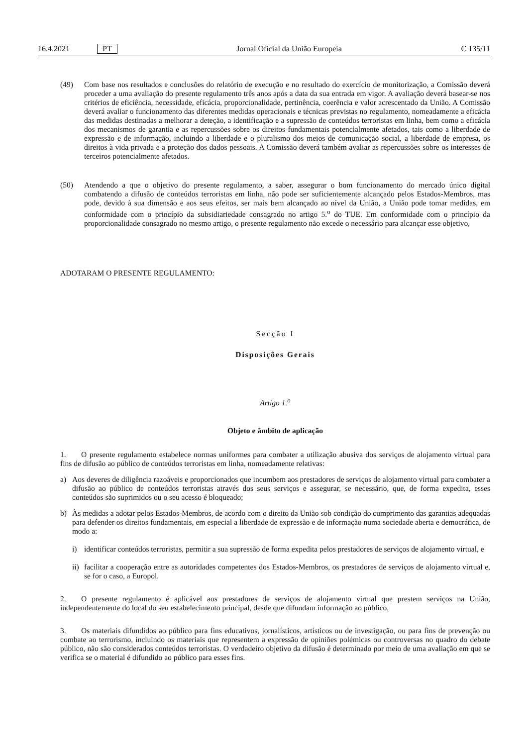16.4.2021 PT
Jornal Oficial da União Europeia C 135/11
(49) Com base nos resultados e conclusões do relatório de execução e no resultado do exercício de monitorização, a Comissão deverá proceder a uma avaliação do presente regulamento três anos após a data da sua entrada em vigor. A avaliação deverá basear-se nos critérios de eficiência, necessidade, eficácia, proporcionalidade, pertinência, coerência e valor acrescentado da União. A Comissão deverá avaliar o funcionamento das diferentes medidas operacionais e técnicas previstas no regulamento, nomeadamente a eficácia das medidas destinadas a melhorar a deteção, a identificação e a supressão de conteúdos terroristas em linha, bem como a eficácia dos mecanismos de garantia e as repercussões sobre os direitos fundamentais potencialmente afetados, tais como a liberdade de expressão e de informação, incluindo a liberdade e o pluralismo dos meios de comunicação social, a liberdade de empresa, os direitos à vida privada e a proteção dos dados pessoais. A Comissão deverá também avaliar as repercussões sobre os interesses de terceiros potencialmente afetados.
(50) Atendendo a que o objetivo do presente regulamento, a saber, assegurar o bom funcionamento do mercado único digital combatendo a difusão de conteúdos terroristas em linha, não pode ser suficientemente alcançado pelos Estados-Membros, mas pode, devido à sua dimensão e aos seus efeitos, ser mais bem alcançado ao nível da União, a União pode tomar medidas, em conformidade com o princípio da subsidiariedade consagrado no artigo 5.<sup>o</sup> do TUE. Em conformidade com o princípio da proporcionalidade consagrado no mesmo artigo, o presente regulamento não excede o necessário para alcançar esse objetivo,
ADOTARAM O PRESENTE REGULAMENTO:
Secção I
Disposições Gerais
Artigo 1.<sup>o</sup>
Objeto e âmbito de aplicação
1. O presente regulamento estabelece normas uniformes para combater a utilização abusiva dos serviços de alojamento virtual para fins de difusão ao público de conteúdos terroristas em linha, nomeadamente relativas:
a) Aos deveres de diligência razoáveis e proporcionados que incumbem aos prestadores de serviços de alojamento virtual para combater a difusão ao público de conteúdos terroristas através dos seus serviços e assegurar, se necessário, que, de forma expedita, esses conteúdos são suprimidos ou o seu acesso é bloqueado;
b) Às medidas a adotar pelos Estados-Membros, de acordo com o direito da União sob condição do cumprimento das garantias adequadas para defender os direitos fundamentais, em especial a liberdade de expressão e de informação numa sociedade aberta e democrática, de modo a:
i) identificar conteúdos terroristas, permitir a sua supressão de forma expedita pelos prestadores de serviços de alojamento virtual, e
ii)
facilitar a cooperação entre as autoridades competentes dos Estados-Membros, os prestadores de serviços de alojamento virtual e, se for o caso, a Europol.
2. O presente regulamento é aplicável aos prestadores de serviços de alojamento virtual que prestem serviços na União, independentemente do local do seu estabelecimento principal, desde que difundam informação ao público.
3. Os materiais difundidos ao público para fins educativos, jornalísticos, artísticos ou de investigação, ou para fins de prevenção ou combate ao terrorismo, incluindo os materiais que representem a expressão de opiniões polémicas ou controversas no quadro do debate público, não são considerados conteúdos terroristas. O verdadeiro objetivo da difusão é determinado por meio de uma avaliação em que se verifica se o material é difundido ao público para esses fins.